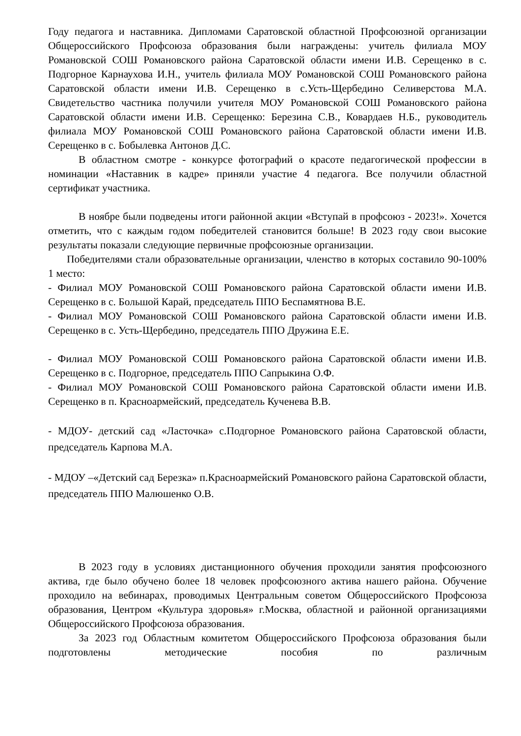Году педагога и наставника. Дипломами Саратовской областной Профсоюзной организации Общероссийского Профсоюза образования были награждены: учитель филиала МОУ Романовской СОШ Романовского района Саратовской области имени И.В. Серещенко в с. Подгорное Карнаухова И.Н., учитель филиала МОУ Романовской СОШ Романовского района Саратовской области имени И.В. Серещенко в с.Усть-Щербедино Селиверстова М.А. Свидетельство частника получили учителя МОУ Романовской СОШ Романовского района Саратовской области имени И.В. Серещенко: Березина С.В., Ковардаев Н.Б., руководитель филиала МОУ Романовской СОШ Романовского района Саратовской области имени И.В. Серещенко в с. Бобылевка Антонов Д.С.
В областном смотре - конкурсе фотографий о красоте педагогической профессии в номинации «Наставник в кадре» приняли участие 4 педагога. Все получили областной сертификат участника.
В ноябре были подведены итоги районной акции «Вступай в профсоюз - 2023!». Хочется отметить, что с каждым годом победителей становится больше! В 2023 году свои высокие результаты показали следующие первичные профсоюзные организации.
Победителями стали образовательные организации, членство в которых составило 90-100% 1 место:
- Филиал МОУ Романовской СОШ Романовского района Саратовской области имени И.В. Серещенко в с. Большой Карай, председатель ППО Беспамятнова В.Е.
- Филиал МОУ Романовской СОШ Романовского района Саратовской области имени И.В. Серещенко в с. Усть-Щербедино, председатель ППО Дружина Е.Е.
- Филиал МОУ Романовской СОШ Романовского района Саратовской области имени И.В. Серещенко в с. Подгорное, председатель ППО Сапрыкина О.Ф.
- Филиал МОУ Романовской СОШ Романовского района Саратовской области имени И.В. Серещенко в п. Красноармейский, председатель Кученева В.В.
- МДОУ- детский сад «Ласточка» с.Подгорное Романовского района Саратовской области, председатель Карпова М.А.
- МДОУ –«Детский сад Березка» п.Красноармейский Романовского района Саратовской области, председатель ППО Малюшенко О.В.
В 2023 году в условиях дистанционного обучения проходили занятия профсоюзного актива, где было обучено более 18 человек профсоюзного актива нашего района. Обучение проходило на вебинарах, проводимых Центральным советом Общероссийского Профсоюза образования, Центром «Культура здоровья» г.Москва, областной и районной организациями Общероссийского Профсоюза образования.
За 2023 год Областным комитетом Общероссийского Профсоюза образования были подготовлены методические пособия по различным